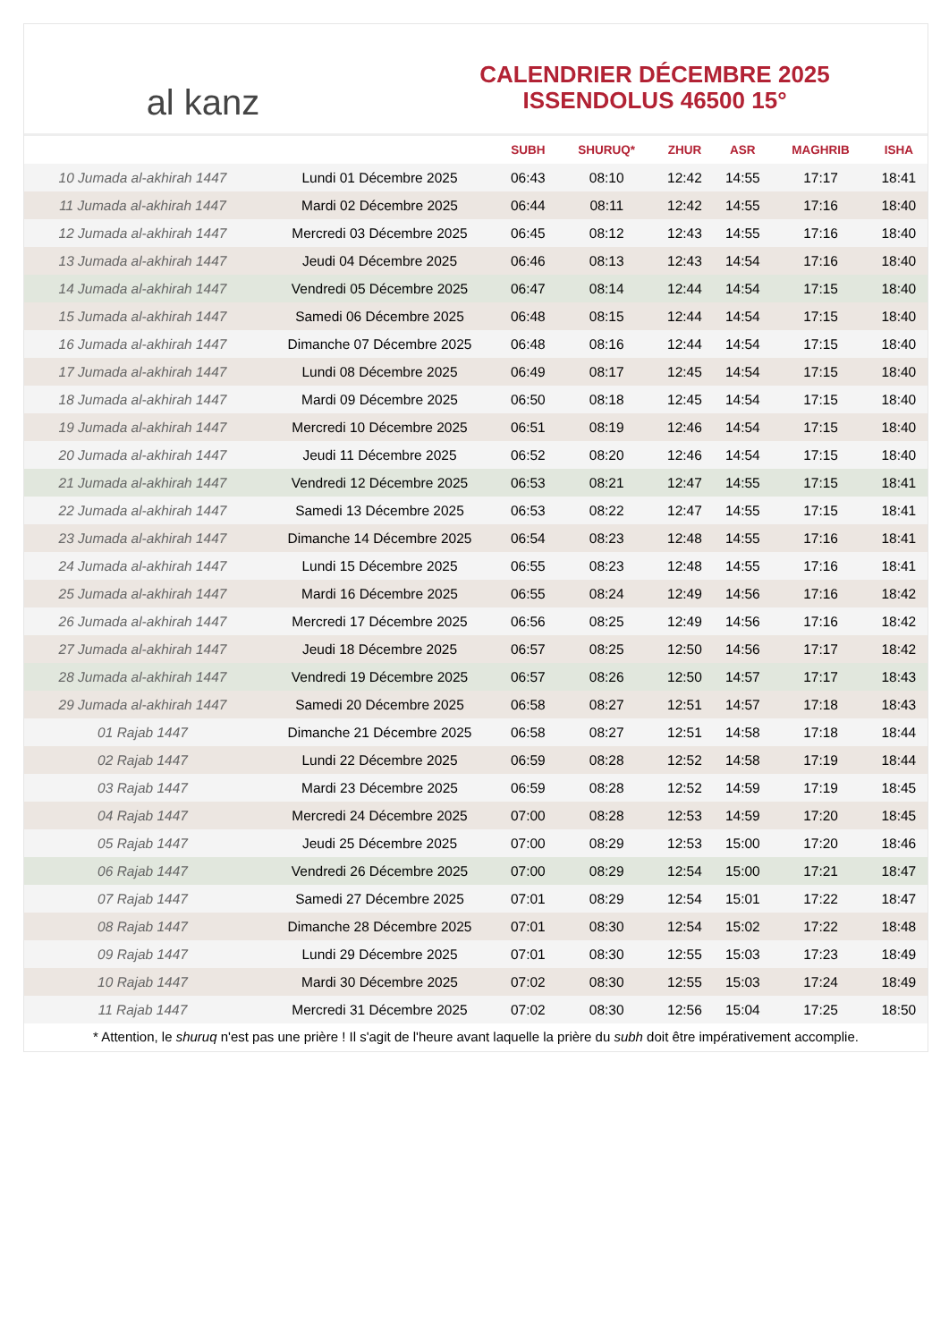al kanz
CALENDRIER DÉCEMBRE 2025
ISSENDOLUS 46500 15°
| | | SUBH | SHURUQ* | ZHUR | ASR | MAGHRIB | ISHA |
| --- | --- | --- | --- | --- | --- | --- | --- |
| 10 Jumada al-akhirah 1447 | Lundi 01 Décembre 2025 | 06:43 | 08:10 | 12:42 | 14:55 | 17:17 | 18:41 |
| 11 Jumada al-akhirah 1447 | Mardi 02 Décembre 2025 | 06:44 | 08:11 | 12:42 | 14:55 | 17:16 | 18:40 |
| 12 Jumada al-akhirah 1447 | Mercredi 03 Décembre 2025 | 06:45 | 08:12 | 12:43 | 14:55 | 17:16 | 18:40 |
| 13 Jumada al-akhirah 1447 | Jeudi 04 Décembre 2025 | 06:46 | 08:13 | 12:43 | 14:54 | 17:16 | 18:40 |
| 14 Jumada al-akhirah 1447 | Vendredi 05 Décembre 2025 | 06:47 | 08:14 | 12:44 | 14:54 | 17:15 | 18:40 |
| 15 Jumada al-akhirah 1447 | Samedi 06 Décembre 2025 | 06:48 | 08:15 | 12:44 | 14:54 | 17:15 | 18:40 |
| 16 Jumada al-akhirah 1447 | Dimanche 07 Décembre 2025 | 06:48 | 08:16 | 12:44 | 14:54 | 17:15 | 18:40 |
| 17 Jumada al-akhirah 1447 | Lundi 08 Décembre 2025 | 06:49 | 08:17 | 12:45 | 14:54 | 17:15 | 18:40 |
| 18 Jumada al-akhirah 1447 | Mardi 09 Décembre 2025 | 06:50 | 08:18 | 12:45 | 14:54 | 17:15 | 18:40 |
| 19 Jumada al-akhirah 1447 | Mercredi 10 Décembre 2025 | 06:51 | 08:19 | 12:46 | 14:54 | 17:15 | 18:40 |
| 20 Jumada al-akhirah 1447 | Jeudi 11 Décembre 2025 | 06:52 | 08:20 | 12:46 | 14:54 | 17:15 | 18:40 |
| 21 Jumada al-akhirah 1447 | Vendredi 12 Décembre 2025 | 06:53 | 08:21 | 12:47 | 14:55 | 17:15 | 18:41 |
| 22 Jumada al-akhirah 1447 | Samedi 13 Décembre 2025 | 06:53 | 08:22 | 12:47 | 14:55 | 17:15 | 18:41 |
| 23 Jumada al-akhirah 1447 | Dimanche 14 Décembre 2025 | 06:54 | 08:23 | 12:48 | 14:55 | 17:16 | 18:41 |
| 24 Jumada al-akhirah 1447 | Lundi 15 Décembre 2025 | 06:55 | 08:23 | 12:48 | 14:55 | 17:16 | 18:41 |
| 25 Jumada al-akhirah 1447 | Mardi 16 Décembre 2025 | 06:55 | 08:24 | 12:49 | 14:56 | 17:16 | 18:42 |
| 26 Jumada al-akhirah 1447 | Mercredi 17 Décembre 2025 | 06:56 | 08:25 | 12:49 | 14:56 | 17:16 | 18:42 |
| 27 Jumada al-akhirah 1447 | Jeudi 18 Décembre 2025 | 06:57 | 08:25 | 12:50 | 14:56 | 17:17 | 18:42 |
| 28 Jumada al-akhirah 1447 | Vendredi 19 Décembre 2025 | 06:57 | 08:26 | 12:50 | 14:57 | 17:17 | 18:43 |
| 29 Jumada al-akhirah 1447 | Samedi 20 Décembre 2025 | 06:58 | 08:27 | 12:51 | 14:57 | 17:18 | 18:43 |
| 01 Rajab 1447 | Dimanche 21 Décembre 2025 | 06:58 | 08:27 | 12:51 | 14:58 | 17:18 | 18:44 |
| 02 Rajab 1447 | Lundi 22 Décembre 2025 | 06:59 | 08:28 | 12:52 | 14:58 | 17:19 | 18:44 |
| 03 Rajab 1447 | Mardi 23 Décembre 2025 | 06:59 | 08:28 | 12:52 | 14:59 | 17:19 | 18:45 |
| 04 Rajab 1447 | Mercredi 24 Décembre 2025 | 07:00 | 08:28 | 12:53 | 14:59 | 17:20 | 18:45 |
| 05 Rajab 1447 | Jeudi 25 Décembre 2025 | 07:00 | 08:29 | 12:53 | 15:00 | 17:20 | 18:46 |
| 06 Rajab 1447 | Vendredi 26 Décembre 2025 | 07:00 | 08:29 | 12:54 | 15:00 | 17:21 | 18:47 |
| 07 Rajab 1447 | Samedi 27 Décembre 2025 | 07:01 | 08:29 | 12:54 | 15:01 | 17:22 | 18:47 |
| 08 Rajab 1447 | Dimanche 28 Décembre 2025 | 07:01 | 08:30 | 12:54 | 15:02 | 17:22 | 18:48 |
| 09 Rajab 1447 | Lundi 29 Décembre 2025 | 07:01 | 08:30 | 12:55 | 15:03 | 17:23 | 18:49 |
| 10 Rajab 1447 | Mardi 30 Décembre 2025 | 07:02 | 08:30 | 12:55 | 15:03 | 17:24 | 18:49 |
| 11 Rajab 1447 | Mercredi 31 Décembre 2025 | 07:02 | 08:30 | 12:56 | 15:04 | 17:25 | 18:50 |
* Attention, le shuruq n'est pas une prière ! Il s'agit de l'heure avant laquelle la prière du subh doit être impérativement accomplie.